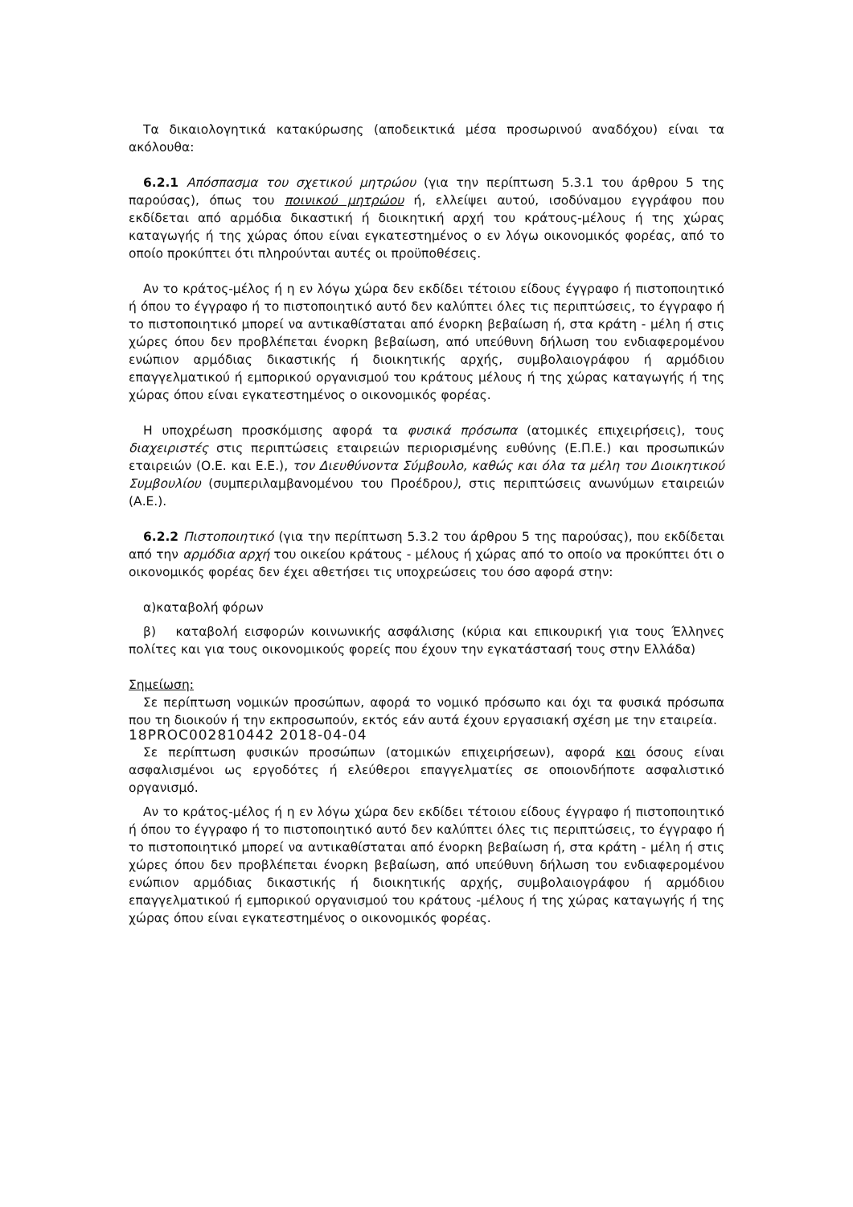Τα δικαιολογητικά κατακύρωσης (αποδεικτικά μέσα προσωρινού αναδόχου) είναι τα ακόλουθα:
6.2.1 Απόσπασμα του σχετικού μητρώου (για την περίπτωση 5.3.1 του άρθρου 5 της παρούσας), όπως του ποινικού μητρώου ή, ελλείψει αυτού, ισοδύναμου εγγράφου που εκδίδεται από αρμόδια δικαστική ή διοικητική αρχή του κράτους-μέλους ή της χώρας καταγωγής ή της χώρας όπου είναι εγκατεστημένος ο εν λόγω οικονομικός φορέας, από το οποίο προκύπτει ότι πληρούνται αυτές οι προϋποθέσεις.
Αν το κράτος-μέλος ή η εν λόγω χώρα δεν εκδίδει τέτοιου είδους έγγραφο ή πιστοποιητικό ή όπου το έγγραφο ή το πιστοποιητικό αυτό δεν καλύπτει όλες τις περιπτώσεις, το έγγραφο ή το πιστοποιητικό μπορεί να αντικαθίσταται από ένορκη βεβαίωση ή, στα κράτη - μέλη ή στις χώρες όπου δεν προβλέπεται ένορκη βεβαίωση, από υπεύθυνη δήλωση του ενδιαφερομένου ενώπιον αρμόδιας δικαστικής ή διοικητικής αρχής, συμβολαιογράφου ή αρμόδιου επαγγελματικού ή εμπορικού οργανισμού του κράτους μέλους ή της χώρας καταγωγής ή της χώρας όπου είναι εγκατεστημένος ο οικονομικός φορέας.
Η υποχρέωση προσκόμισης αφορά τα φυσικά πρόσωπα (ατομικές επιχειρήσεις), τους διαχειριστές στις περιπτώσεις εταιρειών περιορισμένης ευθύνης (Ε.Π.Ε.) και προσωπικών εταιρειών (Ο.Ε. και Ε.Ε.), τον Διευθύνοντα Σύμβουλο, καθώς και όλα τα μέλη του Διοικητικού Συμβουλίου (συμπεριλαμβανομένου του Προέδρου), στις περιπτώσεις ανωνύμων εταιρειών (Α.Ε.).
6.2.2 Πιστοποιητικό (για την περίπτωση 5.3.2 του άρθρου 5 της παρούσας), που εκδίδεται από την αρμόδια αρχή του οικείου κράτους - μέλους ή χώρας από το οποίο να προκύπτει ότι ο οικονομικός φορέας δεν έχει αθετήσει τις υποχρεώσεις του όσο αφορά στην:
α)καταβολή φόρων
β) καταβολή εισφορών κοινωνικής ασφάλισης (κύρια και επικουρική για τους Έλληνες πολίτες και για τους οικονομικούς φορείς που έχουν την εγκατάστασή τους στην Ελλάδα)
Σημείωση:
Σε περίπτωση νομικών προσώπων, αφορά το νομικό πρόσωπο και όχι τα φυσικά πρόσωπα που τη διοικούν ή την εκπροσωπούν, εκτός εάν αυτά έχουν εργασιακή σχέση με την εταιρεία.
18PROC002810442 2018-04-04
Σε περίπτωση φυσικών προσώπων (ατομικών επιχειρήσεων), αφορά και όσους είναι ασφαλισμένοι ως εργοδότες ή ελεύθεροι επαγγελματίες σε οποιονδήποτε ασφαλιστικό οργανισμό.
Αν το κράτος-μέλος ή η εν λόγω χώρα δεν εκδίδει τέτοιου είδους έγγραφο ή πιστοποιητικό ή όπου το έγγραφο ή το πιστοποιητικό αυτό δεν καλύπτει όλες τις περιπτώσεις, το έγγραφο ή το πιστοποιητικό μπορεί να αντικαθίσταται από ένορκη βεβαίωση ή, στα κράτη - μέλη ή στις χώρες όπου δεν προβλέπεται ένορκη βεβαίωση, από υπεύθυνη δήλωση του ενδιαφερομένου ενώπιον αρμόδιας δικαστικής ή διοικητικής αρχής, συμβολαιογράφου ή αρμόδιου επαγγελματικού ή εμπορικού οργανισμού του κράτους -μέλους ή της χώρας καταγωγής ή της χώρας όπου είναι εγκατεστημένος ο οικονομικός φορέας.